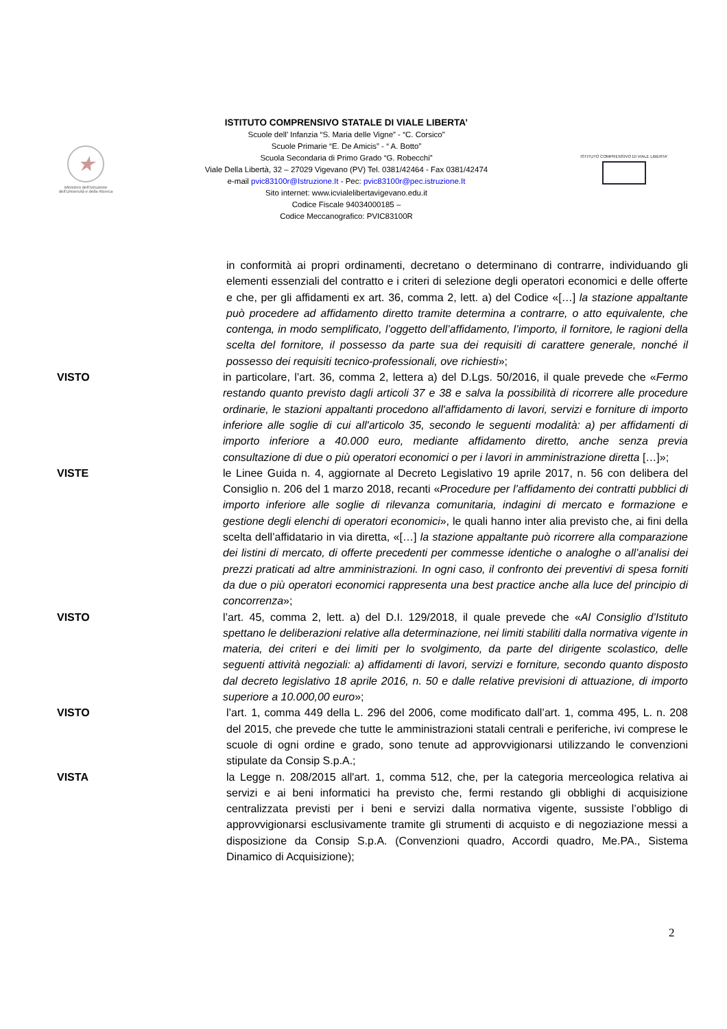★
Ministero dell'Istruzione dell'Università e della Ricerca
ISTITUTO COMPRENSIVO STATALE DI VIALE LIBERTA’
Scuole dell’ Infanzia “S. Maria delle Vigne” - “C. Corsico”
Scuole Primarie “E. De Amicis” - “ A. Botto”
Scuola Secondaria di Primo Grado “G. Robecchi”
Viale Della Libertà, 32 – 27029 Vigevano (PV) Tel. 0381/42464 - Fax 0381/42474
e-mail pvic83100r@Istruzione.It - Pec: pvic83100r@pec.istruzione.It
Sito internet: www.icvialelibertavigevano.edu.it
Codice Fiscale 94034000185 –
Codice Meccanografico: PVIC83100R
ISTITUTO COMPRENSIVO DI VIALE LIBERTA'
in conformità ai propri ordinamenti, decretano o determinano di contrarre, individuando gli elementi essenziali del contratto e i criteri di selezione degli operatori economici e delle offerte e che, per gli affidamenti ex art. 36, comma 2, lett. a) del Codice «[…] la stazione appaltante può procedere ad affidamento diretto tramite determina a contrarre, o atto equivalente, che contenga, in modo semplificato, l’oggetto dell’affidamento, l’importo, il fornitore, le ragioni della scelta del fornitore, il possesso da parte sua dei requisiti di carattere generale, nonché il possesso dei requisiti tecnico-professionali, ove richiesti»;
VISTO in particolare, l’art. 36, comma 2, lettera a) del D.Lgs. 50/2016, il quale prevede che «Fermo restando quanto previsto dagli articoli 37 e 38 e salva la possibilità di ricorrere alle procedure ordinarie, le stazioni appaltanti procedono all'affidamento di lavori, servizi e forniture di importo inferiore alle soglie di cui all'articolo 35, secondo le seguenti modalità: a) per affidamenti di importo inferiore a 40.000 euro, mediante affidamento diretto, anche senza previa consultazione di due o più operatori economici o per i lavori in amministrazione diretta […]»;
VISTE le Linee Guida n. 4, aggiornate al Decreto Legislativo 19 aprile 2017, n. 56 con delibera del Consiglio n. 206 del 1 marzo 2018, recanti «Procedure per l’affidamento dei contratti pubblici di importo inferiore alle soglie di rilevanza comunitaria, indagini di mercato e formazione e gestione degli elenchi di operatori economici», le quali hanno inter alia previsto che, ai fini della scelta dell’affidatario in via diretta, «[…] la stazione appaltante può ricorrere alla comparazione dei listini di mercato, di offerte precedenti per commesse identiche o analoghe o all’analisi dei prezzi praticati ad altre amministrazioni. In ogni caso, il confronto dei preventivi di spesa forniti da due o più operatori economici rappresenta una best practice anche alla luce del principio di concorrenza»;
VISTO l’art. 45, comma 2, lett. a) del D.I. 129/2018, il quale prevede che «Al Consiglio d’Istituto spettano le deliberazioni relative alla determinazione, nei limiti stabiliti dalla normativa vigente in materia, dei criteri e dei limiti per lo svolgimento, da parte del dirigente scolastico, delle seguenti attività negoziali: a) affidamenti di lavori, servizi e forniture, secondo quanto disposto dal decreto legislativo 18 aprile 2016, n. 50 e dalle relative previsioni di attuazione, di importo superiore a 10.000,00 euro»;
VISTO l’art. 1, comma 449 della L. 296 del 2006, come modificato dall’art. 1, comma 495, L. n. 208 del 2015, che prevede che tutte le amministrazioni statali centrali e periferiche, ivi comprese le scuole di ogni ordine e grado, sono tenute ad approvvigionarsi utilizzando le convenzioni stipulate da Consip S.p.A.;
VISTA la Legge n. 208/2015 all'art. 1, comma 512, che, per la categoria merceologica relativa ai servizi e ai beni informatici ha previsto che, fermi restando gli obblighi di acquisizione centralizzata previsti per i beni e servizi dalla normativa vigente, sussiste l’obbligo di approvvigionarsi esclusivamente tramite gli strumenti di acquisto e di negoziazione messi a disposizione da Consip S.p.A. (Convenzioni quadro, Accordi quadro, Me.PA., Sistema Dinamico di Acquisizione);
2